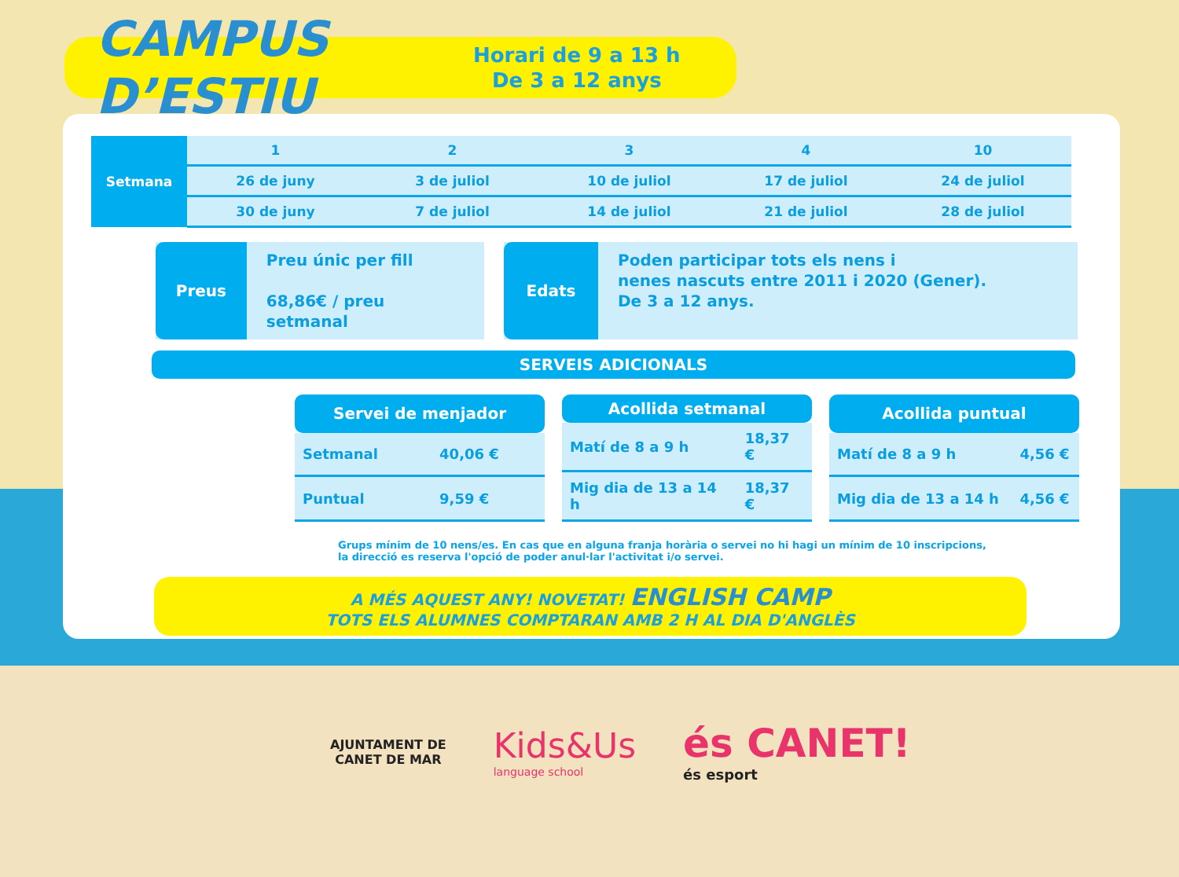CAMPUS D’ESTIU
Horari de 9 a 13 h
De 3 a 12 anys
| Setmana | 1 | 2 | 3 | 4 | 10 |
| | 26 de juny | 3 de juliol | 10 de juliol | 17 de juliol | 24 de juliol |
| | 30 de juny | 7 de juliol | 14 de juliol | 21 de juliol | 28 de juliol |
Preus
Preu únic per fill
68,86€ / preu setmanal
Edats
Poden participar tots els nens i
nenes nascuts entre 2011 i 2020 (Gener).
De 3 a 12 anys.
SERVEIS ADICIONALS
| Servei de menjador | |
| --- | --- |
| Setmanal | 40,06 € |
| Puntual | 9,59 € |
| Acollida setmanal | |
| --- | --- |
| Matí de 8 a 9 h | 18,37 € |
| Mig dia de 13 a 14 h | 18,37 € |
| Acollida puntual | |
| --- | --- |
| Matí de 8 a 9 h | 4,56 € |
| Mig dia de 13 a 14 h | 4,56 € |
Grups mínim de 10 nens/es. En cas que en alguna franja horària o servei no hi hagi un mínim de 10 inscripcions,
la direcció es reserva l'opció de poder anul·lar l'activitat i/o servei.
A MÉS AQUEST ANY! NOVETAT! ENGLISH CAMP
TOTS ELS ALUMNES COMPTARAN AMB 2 H AL DIA D'ANGLÈS
AJUNTAMENT DE
CANET DE MAR
Kids&Us
language school
és CANET!
és esport